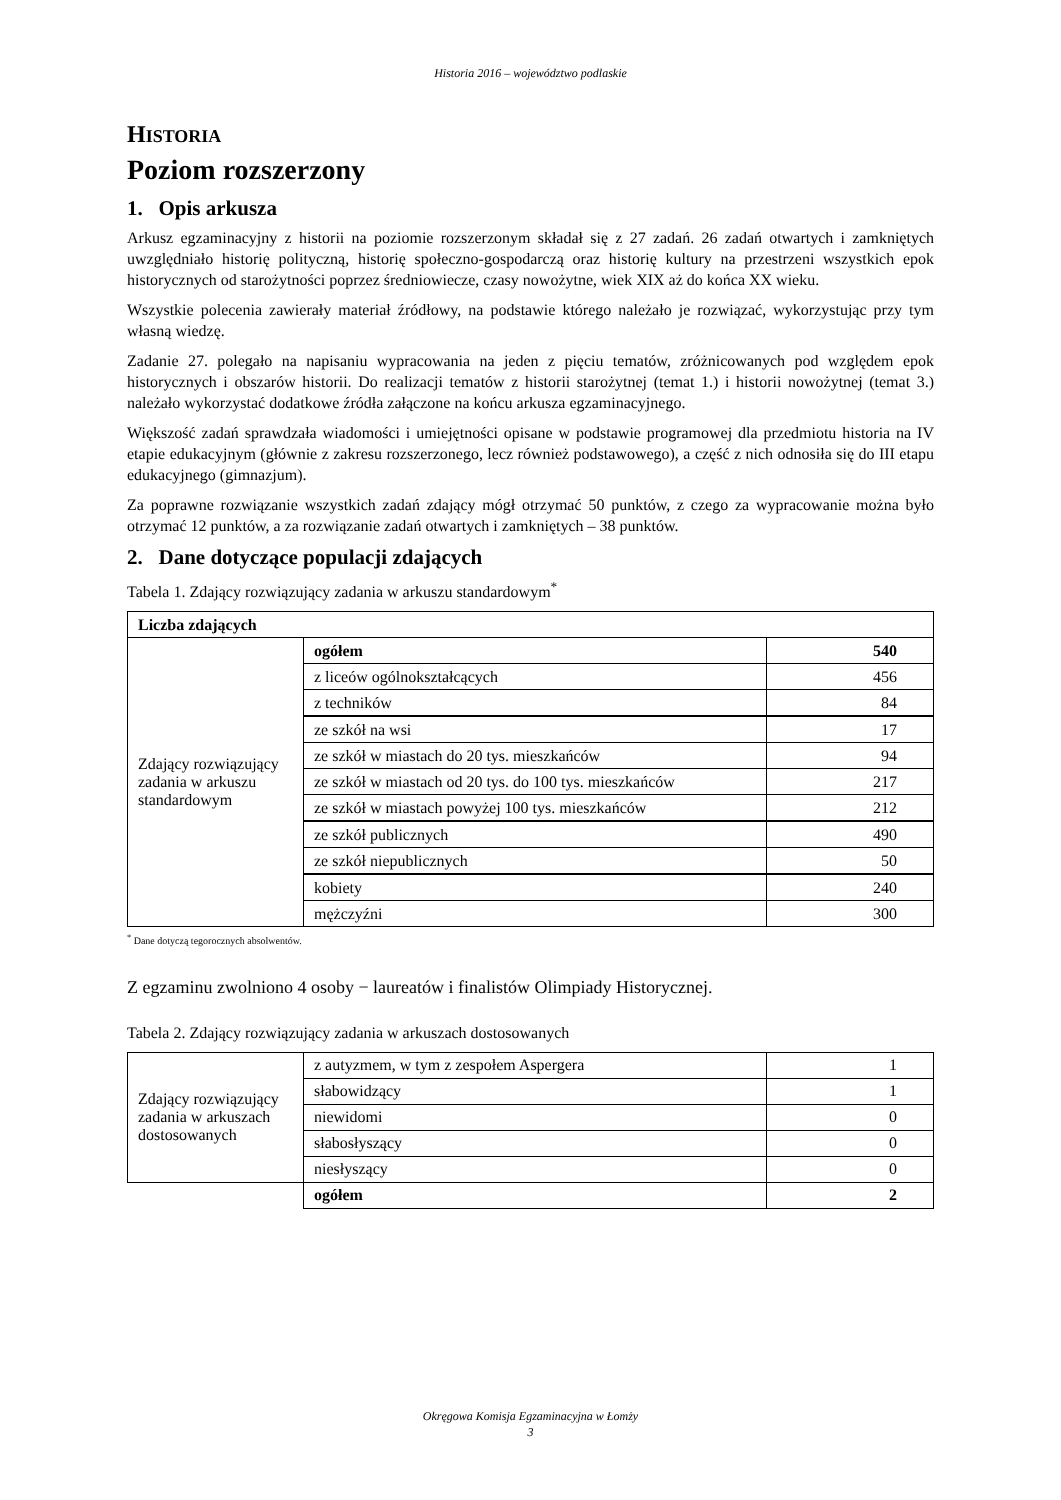Historia 2016 – województwo podlaskie
HISTORIA
Poziom rozszerzony
1. Opis arkusza
Arkusz egzaminacyjny z historii na poziomie rozszerzonym składał się z 27 zadań. 26 zadań otwartych i zamkniętych uwzględniało historię polityczną, historię społeczno-gospodarczą oraz historię kultury na przestrzeni wszystkich epok historycznych od starożytności poprzez średniowiecze, czasy nowożytne, wiek XIX aż do końca XX wieku.
Wszystkie polecenia zawierały materiał źródłowy, na podstawie którego należało je rozwiązać, wykorzystując przy tym własną wiedzę.
Zadanie 27. polegało na napisaniu wypracowania na jeden z pięciu tematów, zróżnicowanych pod względem epok historycznych i obszarów historii. Do realizacji tematów z historii starożytnej (temat 1.) i historii nowożytnej (temat 3.) należało wykorzystać dodatkowe źródła załączone na końcu arkusza egzaminacyjnego.
Większość zadań sprawdzała wiadomości i umiejętności opisane w podstawie programowej dla przedmiotu historia na IV etapie edukacyjnym (głównie z zakresu rozszerzonego, lecz również podstawowego), a część z nich odnosiła się do III etapu edukacyjnego (gimnazjum).
Za poprawne rozwiązanie wszystkich zadań zdający mógł otrzymać 50 punktów, z czego za wypracowanie można było otrzymać 12 punktów, a za rozwiązanie zadań otwartych i zamkniętych – 38 punktów.
2. Dane dotyczące populacji zdających
Tabela 1. Zdający rozwiązujący zadania w arkuszu standardowym<sup>*</sup>
| Liczba zdających | | |
| Zdający rozwiązujący zadania w arkuszu standardowym | ogółem | 540 |
| | z liceów ogólnokształcących | 456 |
| | z techników | 84 |
| | ze szkół na wsi | 17 |
| | ze szkół w miastach do 20 tys. mieszkańców | 94 |
| | ze szkół w miastach od 20 tys. do 100 tys. mieszkańców | 217 |
| | ze szkół w miastach powyżej 100 tys. mieszkańców | 212 |
| | ze szkół publicznych | 490 |
| | ze szkół niepublicznych | 50 |
| | kobiety | 240 |
| | mężczyźni | 300 |
<sup>*</sup> Dane dotyczą tegorocznych absolwentów.
Z egzaminu zwolniono 4 osoby − laureatów i finalistów Olimpiady Historycznej.
Tabela 2. Zdający rozwiązujący zadania w arkuszach dostosowanych
| Zdający rozwiązujący zadania w arkuszach dostosowanych | z autyzmem, w tym z zespołem Aspergera | 1 |
| | słabowidzący | 1 |
| | niewidomi | 0 |
| | słabosłyszący | 0 |
| | niesłyszący | 0 |
| | ogółem | 2 |
Okręgowa Komisja Egzaminacyjna w Łomży
3